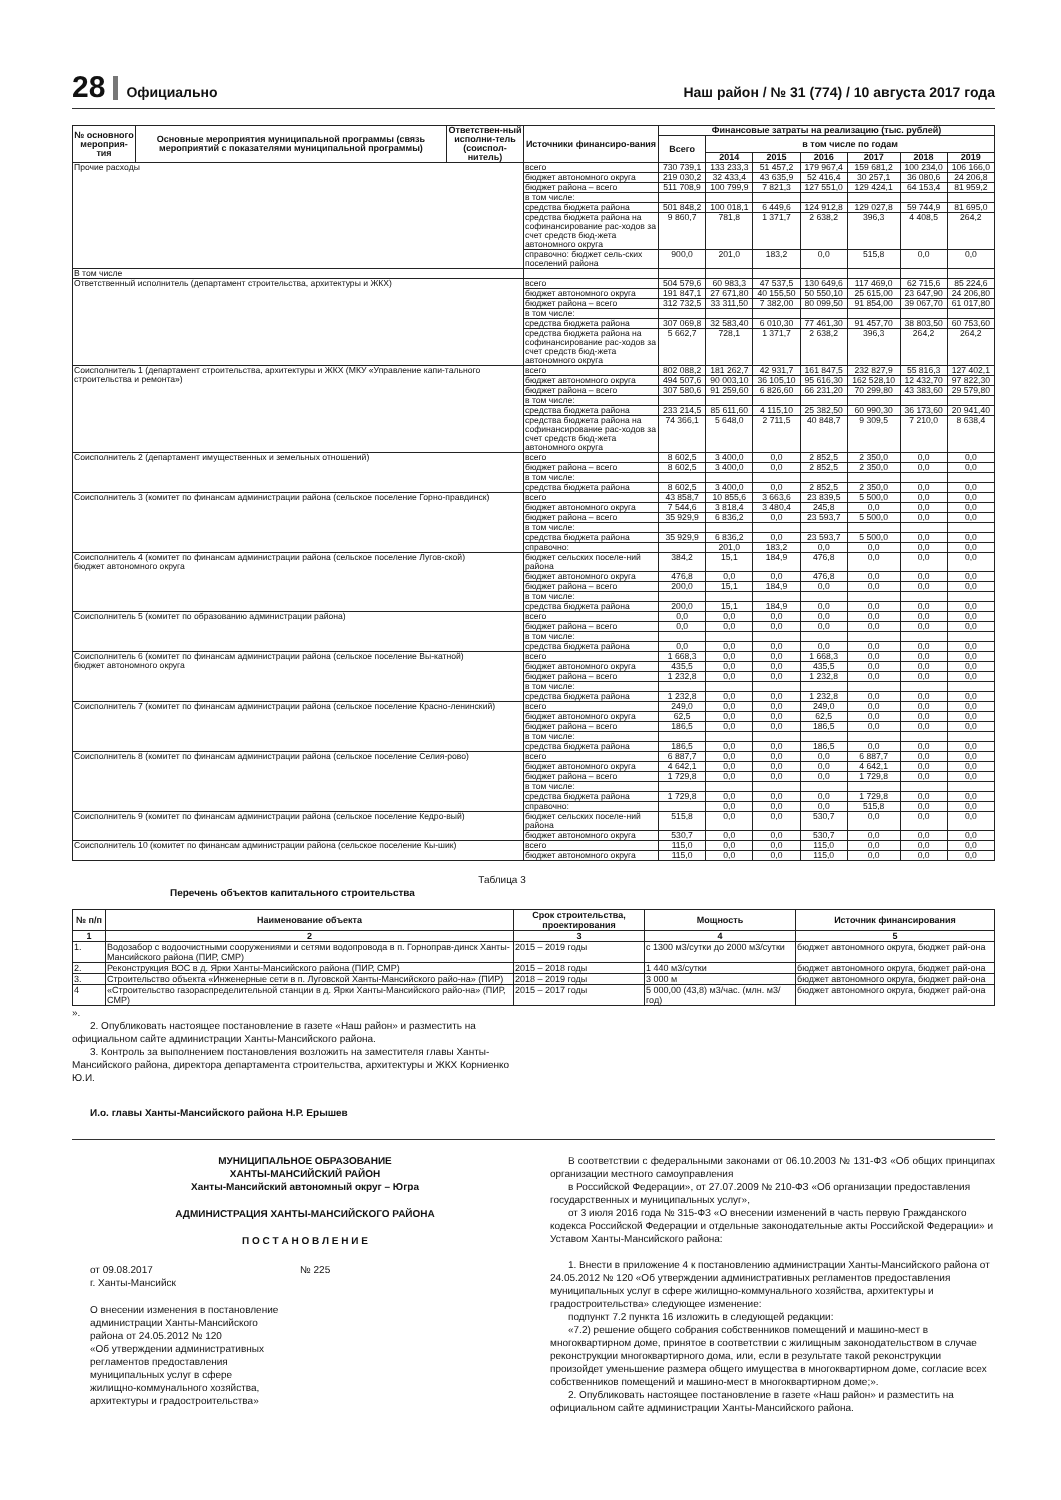28 Официально Наш район / № 31 (774) / 10 августа 2017 года
| № основного мероприя-тия | Основные мероприятия муниципальной программы (связь мероприятий с показателями муниципальной программы) | Ответствен-ный исполни-тель (соиспол-нитель) | Источники финансиро-вания | Финансовые затраты на реализацию (тыс. рублей) | | | | | | |
| --- | --- | --- | --- | --- | --- | --- | --- | --- | --- | --- |
| | | | | Всего | в том числе по годам | | | | | |
| | | | | | 2014 | 2015 | 2016 | 2017 | 2018 | 2019 |
| Прочие расходы | | | всего | 730 739,1 | 133 233,3 | 51 457,2 | 179 967,4 | 159 681,2 | 100 234,0 | 106 166,0 |
| | | | бюджет автономного округа | 219 030,2 | 32 433,4 | 43 635,9 | 52 416,4 | 30 257,1 | 36 080,6 | 24 206,8 |
| | | | бюджет района – всего | 511 708,9 | 100 799,9 | 7 821,3 | 127 551,0 | 129 424,1 | 64 153,4 | 81 959,2 |
| | | | в том числе: | | | | | | | |
| | | | средства бюджета района | 501 848,2 | 100 018,1 | 6 449,6 | 124 912,8 | 129 027,8 | 59 744,9 | 81 695,0 |
| | | | средства бюджета района на софинансирование рас-ходов за счет средств бюд-жета автономного округа | 9 860,7 | 781,8 | 1 371,7 | 2 638,2 | 396,3 | 4 408,5 | 264,2 |
| | | | справочно: бюджет сель-ских поселений района | 900,0 | 201,0 | 183,2 | 0,0 | 515,8 | 0,0 | 0,0 |
| В том числе | | | | | | | | | | |
| Ответственный исполнитель (департамент строительства, архитектуры и ЖКХ) | | | всего | 504 579,6 | 60 983,3 | 47 537,5 | 130 649,6 | 117 469,0 | 62 715,6 | 85 224,6 |
| | | | бюджет автономного округа | 191 847,1 | 27 671,80 | 40 155,50 | 50 550,10 | 25 615,00 | 23 647,90 | 24 206,80 |
| | | | бюджет района – всего | 312 732,5 | 33 311,50 | 7 382,00 | 80 099,50 | 91 854,00 | 39 067,70 | 61 017,80 |
| | | | в том числе: | | | | | | | |
| | | | средства бюджета района | 307 069,8 | 32 583,40 | 6 010,30 | 77 461,30 | 91 457,70 | 38 803,50 | 60 753,60 |
| | | | средства бюджета района на софинансирование рас-ходов за счет средств бюд-жета автономного округа | 5 662,7 | 728,1 | 1 371,7 | 2 638,2 | 396,3 | 264,2 | 264,2 |
| Соисполнитель 1 (департамент строительства, архитектуры и ЖКХ (МКУ «Управление капи-тального строительства и ремонта») | | | всего | 802 088,2 | 181 262,7 | 42 931,7 | 161 847,5 | 232 827,9 | 55 816,3 | 127 402,1 |
| | | | бюджет автономного округа | 494 507,6 | 90 003,10 | 36 105,10 | 95 616,30 | 162 528,10 | 12 432,70 | 97 822,30 |
| | | | бюджет района – всего | 307 580,6 | 91 259,60 | 6 826,60 | 66 231,20 | 70 299,80 | 43 383,60 | 29 579,80 |
| | | | в том числе: | | | | | | | |
| | | | средства бюджета района | 233 214,5 | 85 611,60 | 4 115,10 | 25 382,50 | 60 990,30 | 36 173,60 | 20 941,40 |
| | | | средства бюджета района на софинансирование рас-ходов за счет средств бюд-жета автономного округа | 74 366,1 | 5 648,0 | 2 711,5 | 40 848,7 | 9 309,5 | 7 210,0 | 8 638,4 |
| Соисполнитель 2 (департамент имущественных и земельных отношений) | | | всего | 8 602,5 | 3 400,0 | 0,0 | 2 852,5 | 2 350,0 | 0,0 | 0,0 |
| | | | бюджет района – всего | 8 602,5 | 3 400,0 | 0,0 | 2 852,5 | 2 350,0 | 0,0 | 0,0 |
| | | | в том числе: | | | | | | | |
| | | | средства бюджета района | 8 602,5 | 3 400,0 | 0,0 | 2 852,5 | 2 350,0 | 0,0 | 0,0 |
| Соисполнитель 3 (комитет по финансам администрации района (сельское поселение Горно-правдинск) | | | всего | 43 858,7 | 10 855,6 | 3 663,6 | 23 839,5 | 5 500,0 | 0,0 | 0,0 |
| | | | бюджет автономного округа | 7 544,6 | 3 818,4 | 3 480,4 | 245,8 | 0,0 | 0,0 | 0,0 |
| | | | бюджет района – всего | 35 929,9 | 6 836,2 | 0,0 | 23 593,7 | 5 500,0 | 0,0 | 0,0 |
| | | | в том числе: | | | | | | | |
| | | | средства бюджета района | 35 929,9 | 6 836,2 | 0,0 | 23 593,7 | 5 500,0 | 0,0 | 0,0 |
| | | | справочно: | | 201,0 | 183,2 | 0,0 | 0,0 | 0,0 | 0,0 |
| Соисполнитель 4 (комитет по финансам администрации района (сельское поселение Лугов-ской) бюджет автономного округа | | | бюджет сельских поселе-ний района | 384,2 | 15,1 | 184,9 | 476,8 | 0,0 | 0,0 | 0,0 |
| | | | бюджет автономного округа | 476,8 | 0,0 | 0,0 | 476,8 | 0,0 | 0,0 | 0,0 |
| | | | бюджет района – всего | 200,0 | 15,1 | 184,9 | 0,0 | 0,0 | 0,0 | 0,0 |
| | | | в том числе: | | | | | | | |
| | | | средства бюджета района | 200,0 | 15,1 | 184,9 | 0,0 | 0,0 | 0,0 | 0,0 |
| Соисполнитель 5 (комитет по образованию администрации района) | | | всего | 0,0 | 0,0 | 0,0 | 0,0 | 0,0 | 0,0 | 0,0 |
| | | | бюджет района – всего | 0,0 | 0,0 | 0,0 | 0,0 | 0,0 | 0,0 | 0,0 |
| | | | в том числе: | | | | | | | |
| | | | средства бюджета района | 0,0 | 0,0 | 0,0 | 0,0 | 0,0 | 0,0 | 0,0 |
| Соисполнитель 6 (комитет по финансам администрации района (сельское поселение Вы-катной) бюджет автономного округа | | | всего | 1 668,3 | 0,0 | 0,0 | 1 668,3 | 0,0 | 0,0 | 0,0 |
| | | | бюджет автономного округа | 435,5 | 0,0 | 0,0 | 435,5 | 0,0 | 0,0 | 0,0 |
| | | | бюджет района – всего | 1 232,8 | 0,0 | 0,0 | 1 232,8 | 0,0 | 0,0 | 0,0 |
| | | | в том числе: | | | | | | | |
| | | | средства бюджета района | 1 232,8 | 0,0 | 0,0 | 1 232,8 | 0,0 | 0,0 | 0,0 |
| Соисполнитель 7 (комитет по финансам администрации района (сельское поселение Красно-ленинский) | | | всего | 249,0 | 0,0 | 0,0 | 249,0 | 0,0 | 0,0 | 0,0 |
| | | | бюджет автономного округа | 62,5 | 0,0 | 0,0 | 62,5 | 0,0 | 0,0 | 0,0 |
| | | | бюджет района – всего | 186,5 | 0,0 | 0,0 | 186,5 | 0,0 | 0,0 | 0,0 |
| | | | в том числе: | | | | | | | |
| | | | средства бюджета района | 186,5 | 0,0 | 0,0 | 186,5 | 0,0 | 0,0 | 0,0 |
| Соисполнитель 8 (комитет по финансам администрации района (сельское поселение Селия-рово) | | | всего | 6 887,7 | 0,0 | 0,0 | 0,0 | 6 887,7 | 0,0 | 0,0 |
| | | | бюджет автономного округа | 4 642,1 | 0,0 | 0,0 | 0,0 | 4 642,1 | 0,0 | 0,0 |
| | | | бюджет района – всего | 1 729,8 | 0,0 | 0,0 | 0,0 | 1 729,8 | 0,0 | 0,0 |
| | | | в том числе: | | | | | | | |
| | | | средства бюджета района | 1 729,8 | 0,0 | 0,0 | 0,0 | 1 729,8 | 0,0 | 0,0 |
| | | | справочно: | | 0,0 | 0,0 | 0,0 | 515,8 | 0,0 | 0,0 |
| Соисполнитель 9 (комитет по финансам администрации района (сельское поселение Кедро-вый) | | | бюджет сельских поселе-ний района | 515,8 | 0,0 | 0,0 | 530,7 | 0,0 | 0,0 | 0,0 |
| | | | бюджет автономного округа | 530,7 | 0,0 | 0,0 | 530,7 | 0,0 | 0,0 | 0,0 |
| Соисполнитель 10 (комитет по финансам администрации района (сельское поселение Кы-шик) | | | всего | 115,0 | 0,0 | 0,0 | 115,0 | 0,0 | 0,0 | 0,0 |
| | | | бюджет автономного округа | 115,0 | 0,0 | 0,0 | 115,0 | 0,0 | 0,0 | 0,0 |
Таблица 3
Перечень объектов капитального строительства
| № п/п | Наименование объекта | Срок строительства, проектирования | Мощность | Источник финансирования |
| --- | --- | --- | --- | --- |
| 1 | 2 | 3 | 4 | 5 |
| 1. | Водозабор с водоочистными сооружениями и сетями водопровода в п. Горноправ-динск Ханты-Мансийского района (ПИР, СМР) | 2015 – 2019 годы | с 1300 м3/сутки до 2000 м3/сутки | бюджет автономного округа, бюджет рай-она |
| 2. | Реконструкция ВОС в д. Ярки Ханты-Мансийского района (ПИР, СМР) | 2015 – 2018 годы | 1 440 м3/сутки | бюджет автономного округа, бюджет рай-она |
| 3. | Строительство объекта «Инженерные сети в п. Луговской Ханты-Мансийского райо-на» (ПИР) | 2018 – 2019 годы | 3 000 м | бюджет автономного округа, бюджет рай-она |
| 4 | «Строительство газораспределительной станции в д. Ярки Ханты-Мансийского райо-на» (ПИР, СМР) | 2015 – 2017 годы | 5 000,00 (43,8) м3/час. (млн. м3/год) | бюджет автономного округа, бюджет рай-она |
».
2. Опубликовать настоящее постановление в газете «Наш район» и разместить на официальном сайте администрации Ханты-Мансийского района.
3. Контроль за выполнением постановления возложить на заместителя главы Ханты-Мансийского района, директора департамента строительства, архитектуры и ЖКХ Корниенко Ю.И.
И.о. главы Ханты-Мансийского района Н.Р. Ерышев
МУНИЦИПАЛЬНОЕ ОБРАЗОВАНИЕ
ХАНТЫ-МАНСИЙСКИЙ РАЙОН
Ханты-Мансийский автономный округ – Югра
АДМИНИСТРАЦИЯ ХАНТЫ-МАНСИЙСКОГО РАЙОНА
П О С Т А Н О В Л Е Н И Е
от 09.08.2017 № 225
г. Ханты-Мансийск
О внесении изменения в постановление
администрации Ханты-Мансийского
района от 24.05.2012 № 120
«Об утверждении административных
регламентов предоставления
муниципальных услуг в сфере
жилищно-коммунального хозяйства,
архитектуры и градостроительства»
В соответствии с федеральными законами от 06.10.2003 № 131-ФЗ «Об общих принципах организации местного самоуправления
в Российской Федерации», от 27.07.2009 № 210-ФЗ «Об организации предоставления государственных и муниципальных услуг»,
от 3 июля 2016 года № 315-ФЗ «О внесении изменений в часть первую Гражданского кодекса Российской Федерации и отдельные законодательные акты Российской Федерации» и Уставом Ханты-Мансийского района:
1. Внести в приложение 4 к постановлению администрации Ханты-Мансийского района от 24.05.2012 № 120 «Об утверждении административных регламентов предоставления муниципальных услуг в сфере жилищно-коммунального хозяйства, архитектуры и градостроительства» следующее изменение:
подпункт 7.2 пункта 16 изложить в следующей редакции:
«7.2) решение общего собрания собственников помещений и машино-мест в многоквартирном доме, принятое в соответствии с жилищным законодательством в случае реконструкции многоквартирного дома, или, если в результате такой реконструкции произойдет уменьшение размера общего имущества в многоквартирном доме, согласие всех собственников помещений и машино-мест в многоквартирном доме;».
2. Опубликовать настоящее постановление в газете «Наш район» и разместить на официальном сайте администрации Ханты-Мансийского района.